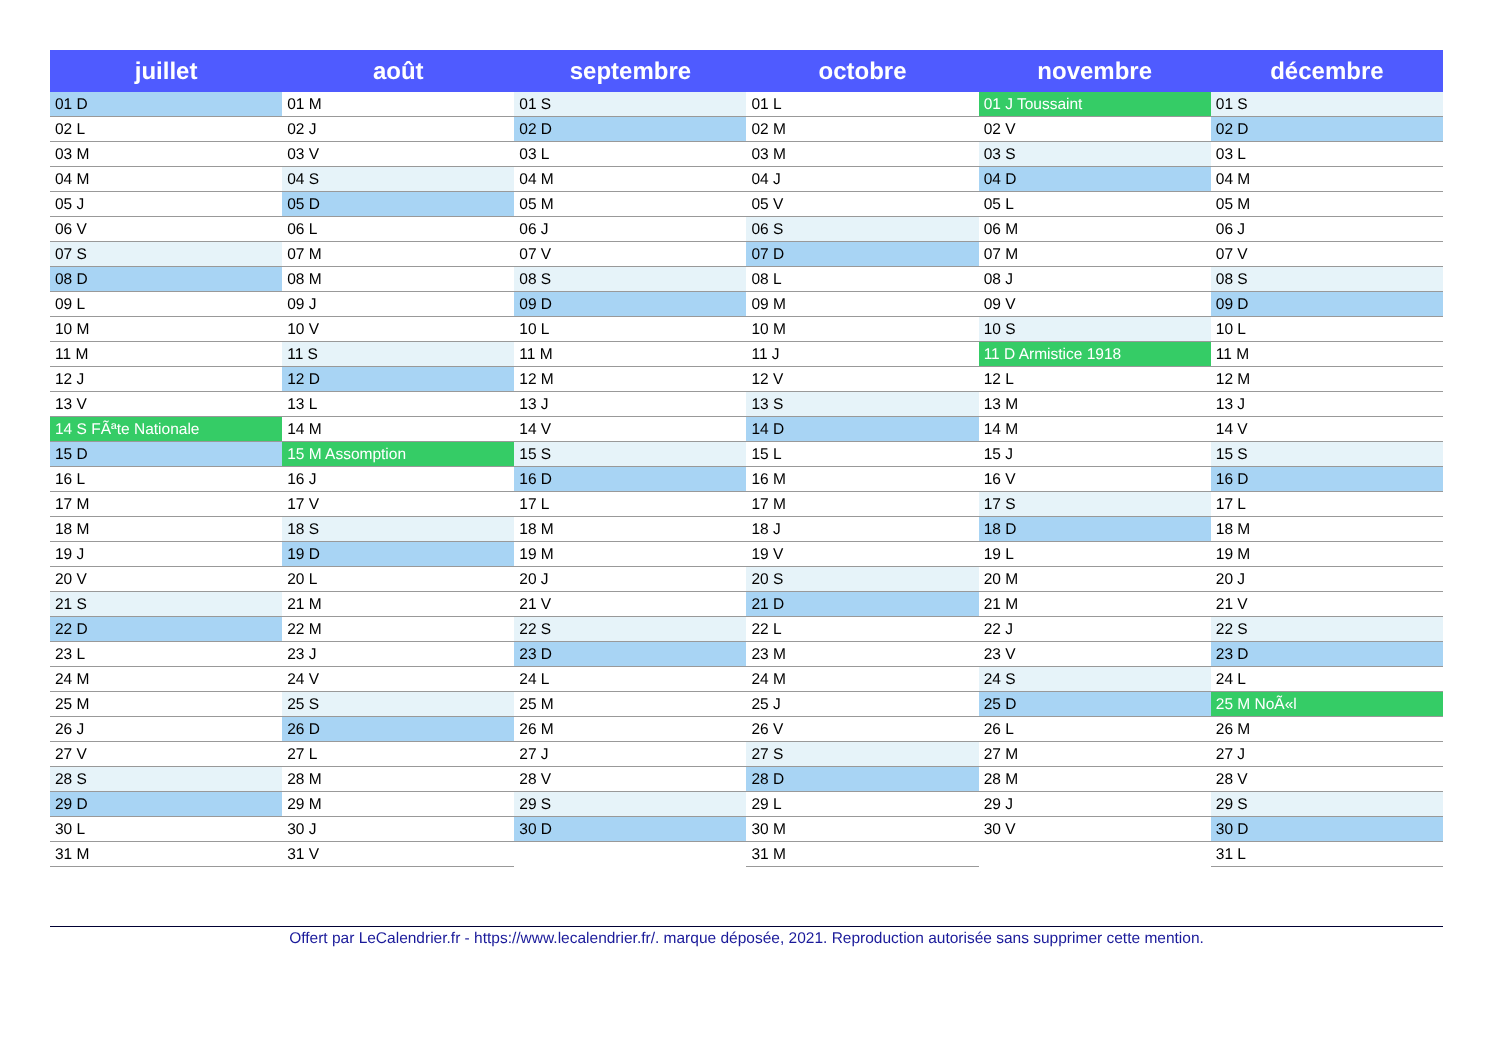| juillet | août | septembre | octobre | novembre | décembre |
| --- | --- | --- | --- | --- | --- |
| 01 D | 01 M | 01 S | 01 L | 01 J Toussaint | 01 S |
| 02 L | 02 J | 02 D | 02 M | 02 V | 02 D |
| 03 M | 03 V | 03 L | 03 M | 03 S | 03 L |
| 04 M | 04 S | 04 M | 04 J | 04 D | 04 M |
| 05 J | 05 D | 05 M | 05 V | 05 L | 05 M |
| 06 V | 06 L | 06 J | 06 S | 06 M | 06 J |
| 07 S | 07 M | 07 V | 07 D | 07 M | 07 V |
| 08 D | 08 M | 08 S | 08 L | 08 J | 08 S |
| 09 L | 09 J | 09 D | 09 M | 09 V | 09 D |
| 10 M | 10 V | 10 L | 10 M | 10 S | 10 L |
| 11 M | 11 S | 11 M | 11 J | 11 D Armistice 1918 | 11 M |
| 12 J | 12 D | 12 M | 12 V | 12 L | 12 M |
| 13 V | 13 L | 13 J | 13 S | 13 M | 13 J |
| 14 S FÃªte Nationale | 14 M | 14 V | 14 D | 14 M | 14 V |
| 15 D | 15 M Assomption | 15 S | 15 L | 15 J | 15 S |
| 16 L | 16 J | 16 D | 16 M | 16 V | 16 D |
| 17 M | 17 V | 17 L | 17 M | 17 S | 17 L |
| 18 M | 18 S | 18 M | 18 J | 18 D | 18 M |
| 19 J | 19 D | 19 M | 19 V | 19 L | 19 M |
| 20 V | 20 L | 20 J | 20 S | 20 M | 20 J |
| 21 S | 21 M | 21 V | 21 D | 21 M | 21 V |
| 22 D | 22 M | 22 S | 22 L | 22 J | 22 S |
| 23 L | 23 J | 23 D | 23 M | 23 V | 23 D |
| 24 M | 24 V | 24 L | 24 M | 24 S | 24 L |
| 25 M | 25 S | 25 M | 25 J | 25 D | 25 M NoÃ«l |
| 26 J | 26 D | 26 M | 26 V | 26 L | 26 M |
| 27 V | 27 L | 27 J | 27 S | 27 M | 27 J |
| 28 S | 28 M | 28 V | 28 D | 28 M | 28 V |
| 29 D | 29 M | 29 S | 29 L | 29 J | 29 S |
| 30 L | 30 J | 30 D | 30 M | 30 V | 30 D |
| 31 M | 31 V | | 31 M | | 31 L |
Offert par LeCalendrier.fr - https://www.lecalendrier.fr/. marque déposée, 2021. Reproduction autorisée sans supprimer cette mention.